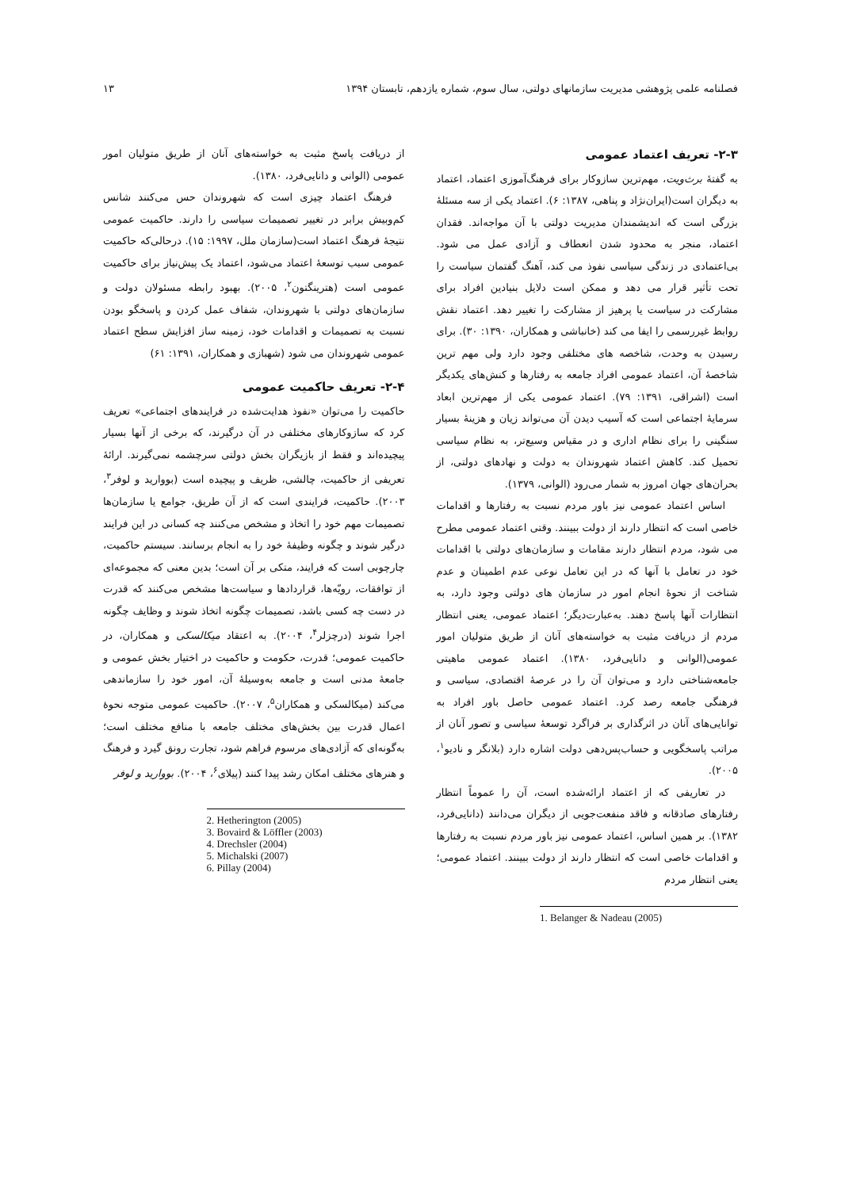فصلنامه علمی پژوهشی مدیریت سازمانهای دولتی، سال سوم، شماره یازدهم، تابستان ۱۳۹۴ ۱۳
۲-۳- تعریف اعتماد عمومی
به گفتهٔ برث‌ویت، مهم‌ترین سازوکار برای فرهنگ‌آموزی اعتماد، اعتماد به دیگران است(ایران‌نژاد و پناهی، ۱۳۸۷: ۶). اعتماد یکی از سه مسئلهٔ بزرگی است که اندیشمندان مدیریت دولتی با آن مواجه‌اند. فقدان اعتماد، منجر به محدود شدن انعطاف و آزادی عمل می شود. بی‌اعتمادی در زندگی سیاسی نفوذ می کند، آهنگ گفتمان سیاست را تحت تأثیر قرار می دهد و ممکن است دلایل بنیادین افراد برای مشارکت در سیاست یا پرهیز از مشارکت را تغییر دهد. اعتماد نقش روابط غیررسمی را ایفا می کند (خانباشی و همکاران، ۱۳۹۰: ۳۰). برای رسیدن به وحدت، شاخصه های مختلفی وجود دارد ولی مهم ترین شاخصهٔ آن، اعتماد عمومی افراد جامعه به رفتارها و کنش‌های یکدیگر است (اشراقی، ۱۳۹۱: ۷۹). اعتماد عمومی یکی از مهم‌ترین ابعاد سرمایهٔ اجتماعی است که آسیب دیدن آن می‌تواند زیان و هزینهٔ بسیار سنگینی را برای نظام اداری و در مقیاس وسیع‌تر، به نظام سیاسی تحمیل کند. کاهش اعتماد شهروندان به دولت و نهادهای دولتی، از بحران‌های جهان امروز به شمار می‌رود (الوانی، ۱۳۷۹).
اساس اعتماد عمومی نیز باور مردم نسبت به رفتارها و اقدامات خاصی است که انتظار دارند از دولت ببینند. وقتی اعتماد عمومی مطرح می شود، مردم انتظار دارند مقامات و سازمان‌های دولتی با اقدامات خود در تعامل با آنها که در این تعامل نوعی عدم اطمینان و عدم شناخت از نحوهٔ انجام امور در سازمان های دولتی وجود دارد، به انتظارات آنها پاسخ دهند. به‌عبارت‌دیگر؛ اعتماد عمومی، یعنی انتظار مردم از دریافت مثبت به خواسته‌های آنان از طریق متولیان امور عمومی(الوانی و دانایی‌فرد، ۱۳۸۰). اعتماد عمومی ماهیتی جامعه‌شناختی دارد و می‌توان آن را در عرصهٔ اقتصادی، سیاسی و فرهنگی جامعه رصد کرد. اعتماد عمومی حاصل باور افراد به توانایی‌های آنان در اثرگذاری بر فراگرد توسعهٔ سیاسی و تصور آنان از مراتب پاسخگویی و حساب‌پس‌دهی دولت اشاره دارد (بلانگر و نادیو<sup>۱</sup>، ۲۰۰۵).
در تعاریفی که از اعتماد ارائه‌شده است، آن را عموماً انتظار رفتارهای صادقانه و فاقد منفعت‌جویی از دیگران می‌دانند (دانایی‌فرد، ۱۳۸۲). بر همین اساس، اعتماد عمومی نیز باور مردم نسبت به رفتارها و اقدامات خاصی است که انتظار دارند از دولت ببینند. اعتماد عمومی؛ یعنی انتظار مردم
1. Belanger & Nadeau (2005)
از دریافت پاسخ مثبت به خواسته‌های آنان از طریق متولیان امور عمومی (الوانی و دانایی‌فرد، ۱۳۸۰).
فرهنگ اعتماد چیزی است که شهروندان حس می‌کنند شانس کم‌وبیش برابر در تغییر تصمیمات سیاسی را دارند. حاکمیت عمومی نتیجهٔ فرهنگ اعتماد است(سازمان ملل، ۱۹۹۷: ۱۵). درحالی‌که حاکمیت عمومی سبب توسعهٔ اعتماد می‌شود، اعتماد یک پیش‌نیاز برای حاکمیت عمومی است (هترینگتون<sup>۲</sup>، ۲۰۰۵). بهبود رابطه مسئولان دولت و سازمان‌های دولتی با شهروندان، شفاف عمل کردن و پاسخگو بودن نسبت به تصمیمات و اقدامات خود، زمینه ساز افزایش سطح اعتماد عمومی شهروندان می شود (شهبازی و همکاران، ۱۳۹۱: ۶۱)
۲-۴- تعریف حاکمیت عمومی
حاکمیت را می‌توان «نفوذ هدایت‌شده در فرایندهای اجتماعی» تعریف کرد که سازوکارهای مختلفی در آن درگیرند، که برخی از آنها بسیار پیچیده‌اند و فقط از بازیگران بخش دولتی سرچشمه نمی‌گیرند. ارائهٔ تعریفی از حاکمیت، چالشی، ظریف و پیچیده است (بووارید و لوفر<sup>۳</sup>، ۲۰۰۳). حاکمیت، فرایندی است که از آن طریق، جوامع یا سازمان‌ها تصمیمات مهم خود را اتخاذ و مشخص می‌کنند چه کسانی در این فرایند درگیر شوند و چگونه وظیفهٔ خود را به انجام برسانند. سیستم حاکمیت، چارچوبی است که فرایند، متکی بر آن است؛ بدین معنی که مجموعه‌ای از توافقات، رویّه‌ها، قراردادها و سیاست‌ها مشخص می‌کنند که قدرت در دست چه کسی باشد، تصمیمات چگونه اتخاذ شوند و وظایف چگونه اجرا شوند (درچزلر<sup>۴</sup>، ۲۰۰۴). به اعتقاد میکالسکی و همکاران، در حاکمیت عمومی؛ قدرت، حکومت و حاکمیت در اختیار بخش عمومی و جامعهٔ مدنی است و جامعه به‌وسیلهٔ آن، امور خود را سازماندهی می‌کند (میکالسکی و همکاران<sup>۵</sup>، ۲۰۰۷). حاکمیت عمومی متوجه نحوهٔ اعمال قدرت بین بخش‌های مختلف جامعه با منافع مختلف است؛ به‌گونه‌ای که آزادی‌های مرسوم فراهم شود، تجارت رونق گیرد و فرهنگ و هنرهای مختلف امکان رشد پیدا کنند (پیلای<sup>۶</sup>، ۲۰۰۴). بووارید و لوفر
2. Hetherington (2005)
3. Bovaird & Löffler (2003)
4. Drechsler (2004)
5. Michalski (2007)
6. Pillay (2004)